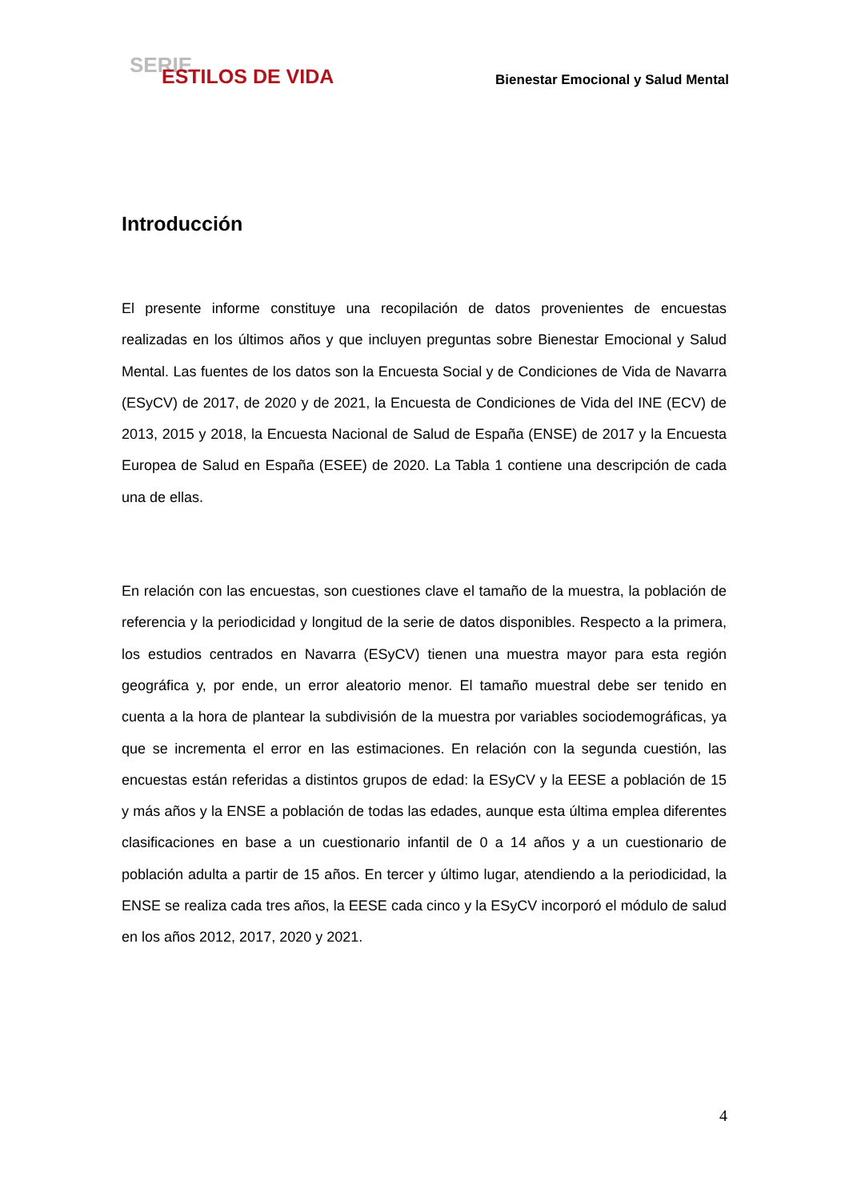SERIE
ESTILOS DE VIDA
Bienestar Emocional y Salud Mental
Introducción
El presente informe constituye una recopilación de datos provenientes de encuestas realizadas en los últimos años y que incluyen preguntas sobre Bienestar Emocional y Salud Mental. Las fuentes de los datos son la Encuesta Social y de Condiciones de Vida de Navarra (ESyCV) de 2017, de 2020 y de 2021, la Encuesta de Condiciones de Vida del INE (ECV) de 2013, 2015 y 2018, la Encuesta Nacional de Salud de España (ENSE) de 2017 y la Encuesta Europea de Salud en España (ESEE) de 2020. La Tabla 1 contiene una descripción de cada una de ellas.
En relación con las encuestas, son cuestiones clave el tamaño de la muestra, la población de referencia y la periodicidad y longitud de la serie de datos disponibles. Respecto a la primera, los estudios centrados en Navarra (ESyCV) tienen una muestra mayor para esta región geográfica y, por ende, un error aleatorio menor. El tamaño muestral debe ser tenido en cuenta a la hora de plantear la subdivisión de la muestra por variables sociodemográficas, ya que se incrementa el error en las estimaciones. En relación con la segunda cuestión, las encuestas están referidas a distintos grupos de edad: la ESyCV y la EESE a población de 15 y más años y la ENSE a población de todas las edades, aunque esta última emplea diferentes clasificaciones en base a un cuestionario infantil de 0 a 14 años y a un cuestionario de población adulta a partir de 15 años. En tercer y último lugar, atendiendo a la periodicidad, la ENSE se realiza cada tres años, la EESE cada cinco y la ESyCV incorporó el módulo de salud en los años 2012, 2017, 2020 y 2021.
4